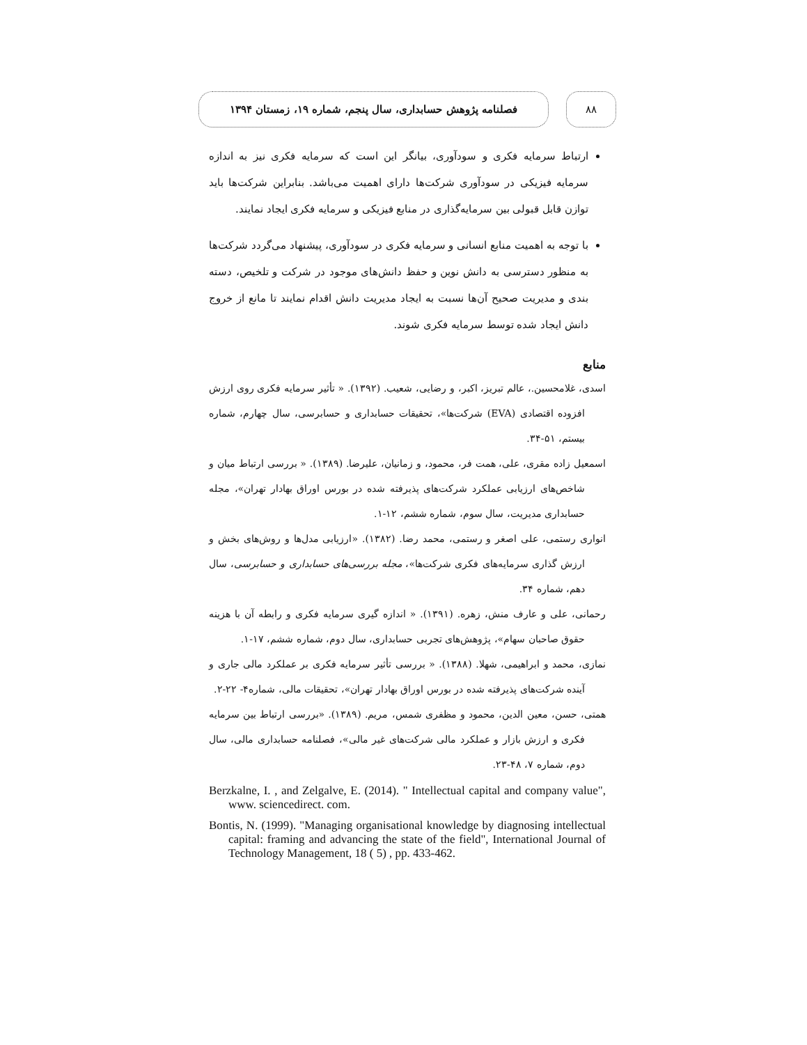۸۸
فصلنامه پژوهش حسابداری، سال پنجم، شماره ۱۹، زمستان ۱۳۹۴
ارتباط سرمایه فکری و سودآوری، بیانگر این است که سرمایه فکری نیز به اندازه سرمایه فیزیکی در سودآوری شرکت‌ها دارای اهمیت می‌باشد. بنابراین شرکت‌ها باید توازن قابل قبولی بین سرمایه‌گذاری در منابع فیزیکی و سرمایه فکری ایجاد نمایند.
با توجه به اهمیت منابع انسانی و سرمایه فکری در سودآوری، پیشنهاد می‌گردد شرکت‌ها به منظور دسترسی به دانش نوین و حفظ دانش‌های موجود در شرکت و تلخیص، دسته بندی و مدیریت صحیح آن‌ها نسبت به ایجاد مدیریت دانش اقدام نمایند تا مانع از خروج دانش ایجاد شده توسط سرمایه فکری شوند.
منابع
اسدی، غلامحسین.، عالم تبریز، اکبر، و رضایی، شعیب. (۱۳۹۲). « تأثیر سرمایه فکری روی ارزش افزوده اقتصادی (EVA) شرکت‌ها»، تحقیقات حسابداری و حسابرسی، سال چهارم، شماره بیستم، ۵۱-۳۴.
اسمعیل زاده مقری، علی، همت فر، محمود، و زمانیان، علیرضا. (۱۳۸۹). « بررسی ارتباط میان و شاخص‌های ارزیابی عملکرد شرکت‌های پذیرفته شده در بورس اوراق بهادار تهران»، مجله حسابداری مدیریت، سال سوم، شماره ششم، ۱۲-۱.
انواری رستمی، علی اصغر و رستمی، محمد رضا. (۱۳۸۲). «ارزیابی مدل‌ها و روش‌های بخش و ارزش گذاری سرمایه‌های فکری شرکت‌ها»، مجله بررسی‌های حسابداری و حسابرسی، سال دهم، شماره ۳۴.
رحمانی، علی و عارف منش، زهره. (۱۳۹۱). « اندازه گیری سرمایه فکری و رابطه آن با هزینه حقوق صاحبان سهام»، پژوهش‌های تجربی حسابداری، سال دوم، شماره ششم، ۱۷-۱.
نمازی، محمد و ابراهیمی، شهلا. (۱۳۸۸). « بررسی تأثیر سرمایه فکری بر عملکرد مالی جاری و آینده شرکت‌های پذیرفته شده در بورس اوراق بهادار تهران»، تحقیقات مالی، شماره۴- ۲۲-۲.
همتی، حسن، معین الدین، محمود و مظفری شمس، مریم. (۱۳۸۹). «بررسی ارتباط بین سرمایه فکری و ارزش بازار و عملکرد مالی شرکت‌های غیر مالی»، فصلنامه حسابداری مالی، سال دوم، شماره ۷، ۴۸-۲۳.
Berzkalne, I. , and Zelgalve, E. (2014). " Intellectual capital and company value", www. sciencedirect. com.
Bontis, N. (1999). "Managing organisational knowledge by diagnosing intellectual capital: framing and advancing the state of the field", International Journal of Technology Management, 18 ( 5) , pp. 433-462.